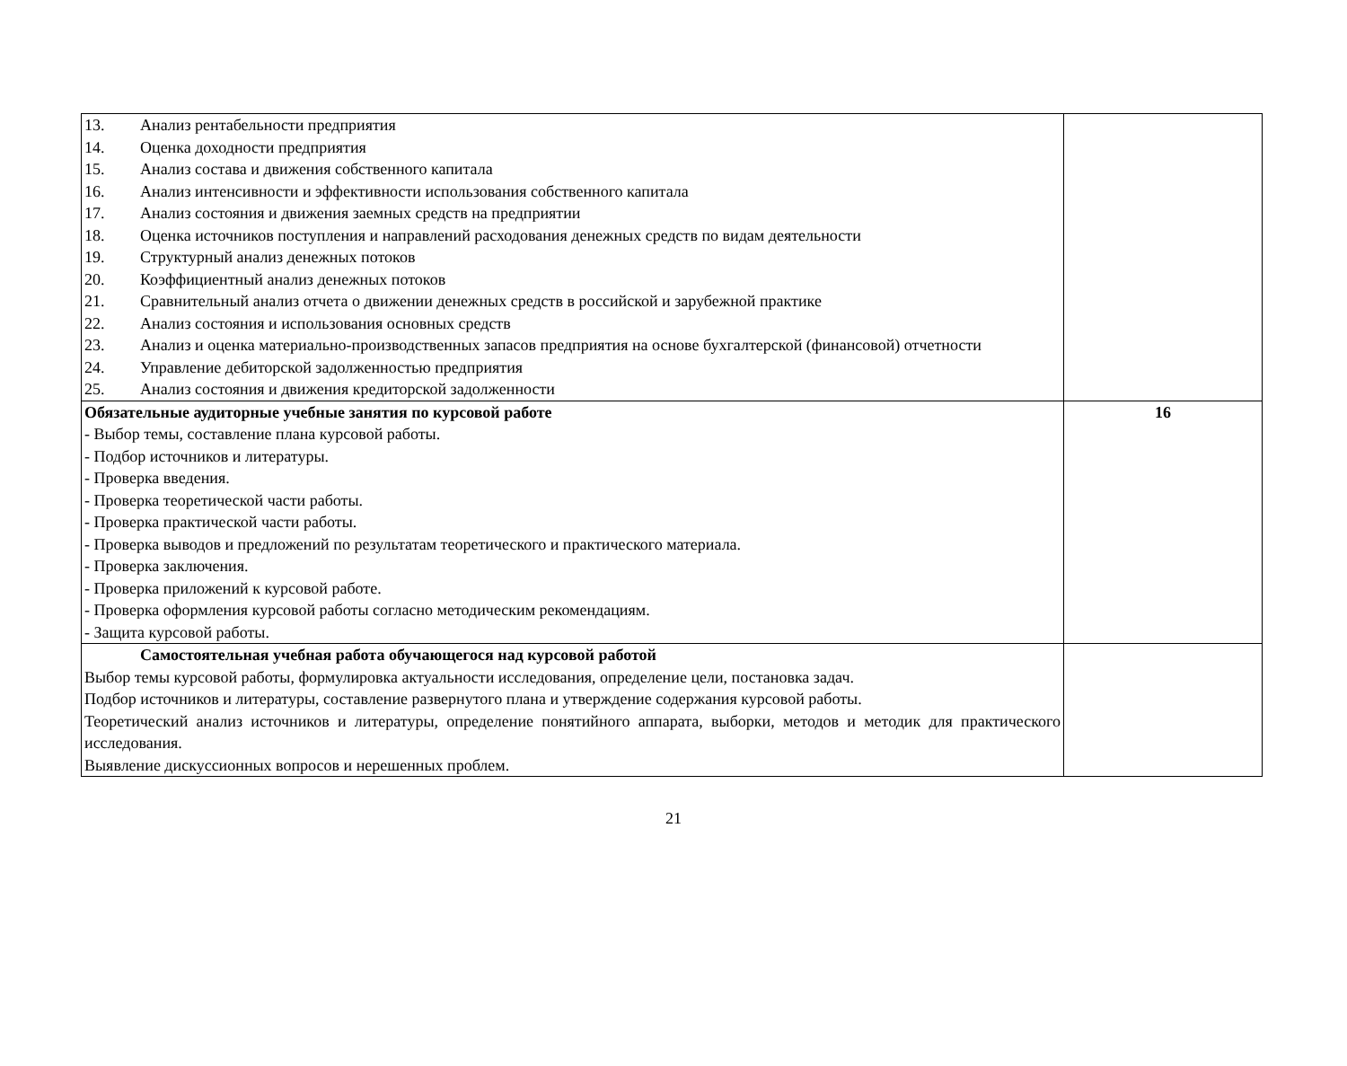| 13. Анализ рентабельности предприятия 14. Оценка доходности предприятия 15. Анализ состава и движения собственного капитала 16. Анализ интенсивности и эффективности использования собственного капитала 17. Анализ состояния и движения заемных средств на предприятии 18. Оценка источников поступления и направлений расходования денежных средств по видам деятельности 19. Структурный анализ денежных потоков 20. Коэффициентный анализ денежных потоков 21. Сравнительный анализ отчета о движении денежных средств в российской и зарубежной практике 22. Анализ состояния и использования основных средств 23. Анализ и оценка материально-производственных запасов предприятия на основе бухгалтерской (финансовой) отчетности 24. Управление дебиторской задолженностью предприятия 25. Анализ состояния и движения кредиторской задолженности | |
| Обязательные аудиторные учебные занятия по курсовой работе - Выбор темы, составление плана курсовой работы. - Подбор источников и литературы. - Проверка введения. - Проверка теоретической части работы. - Проверка практической части работы. - Проверка выводов и предложений по результатам теоретического и практического материала. - Проверка заключения. - Проверка приложений к курсовой работе. - Проверка оформления курсовой работы согласно методическим рекомендациям. - Защита курсовой работы. | 16 |
| Самостоятельная учебная работа обучающегося над курсовой работой Выбор темы курсовой работы, формулировка актуальности исследования, определение цели, постановка задач. Подбор источников и литературы, составление развернутого плана и утверждение содержания курсовой работы. Теоретический анализ источников и литературы, определение понятийного аппарата, выборки, методов и методик для практического исследования. Выявление дискуссионных вопросов и нерешенных проблем. | |
21